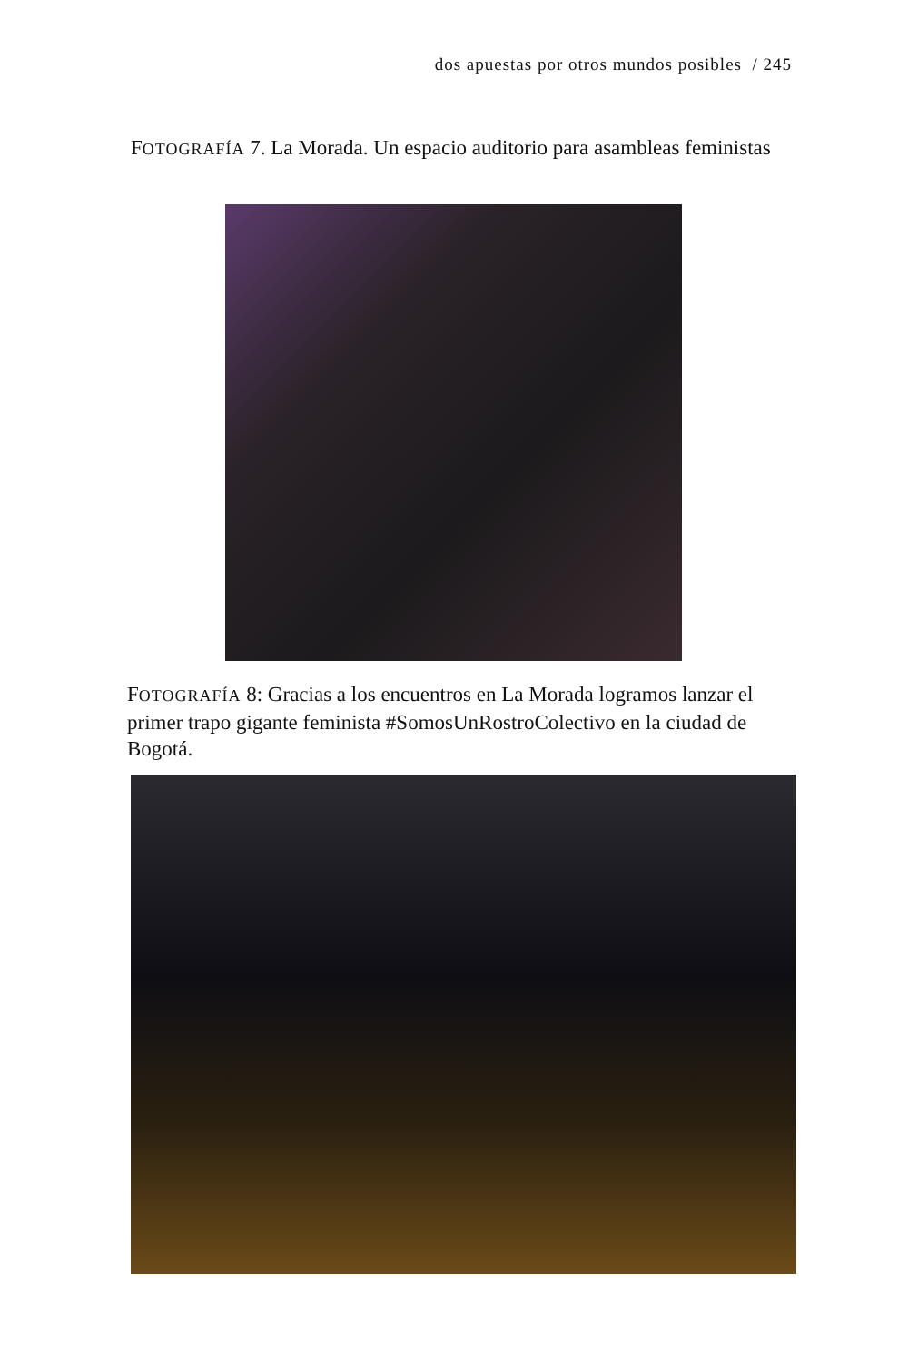dos apuestas por otros mundos posibles / 245
FOTOGRAFÍA 7. La Morada. Un espacio auditorio para asambleas feministas
FOTOGRAFÍA 8: Gracias a los encuentros en La Morada logramos lanzar el primer trapo gigante feminista #SomosUnRostroColectivo en la ciudad de Bogotá.